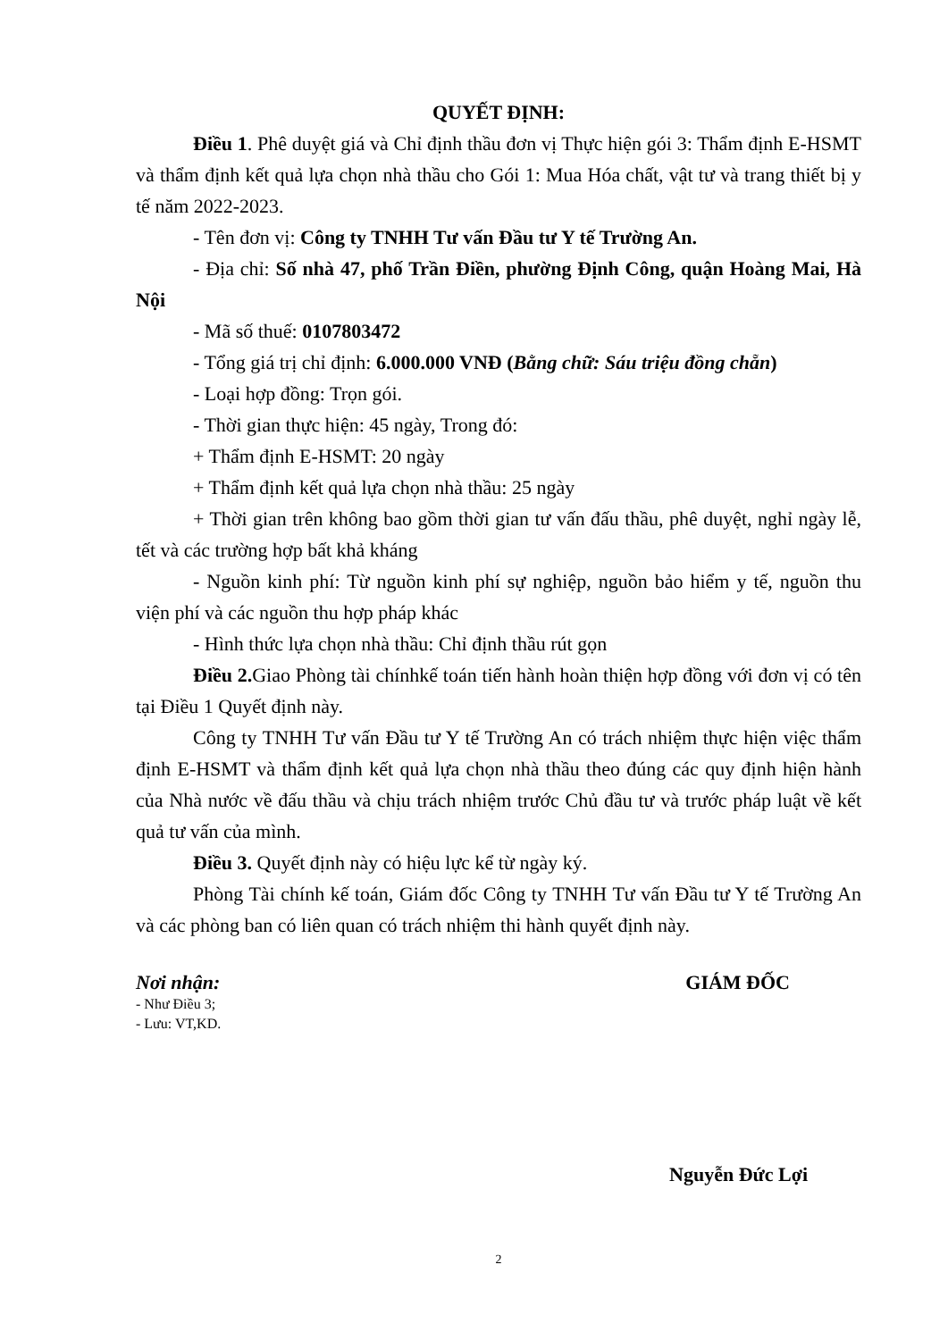QUYẾT ĐỊNH:
Điều 1. Phê duyệt giá và Chỉ định thầu đơn vị Thực hiện gói 3: Thẩm định E-HSMT và thẩm định kết quả lựa chọn nhà thầu cho Gói 1: Mua Hóa chất, vật tư và trang thiết bị y tế năm 2022-2023.
- Tên đơn vị: Công ty TNHH Tư vấn Đầu tư Y tế Trường An.
- Địa chỉ: Số nhà 47, phố Trần Điền, phường Định Công, quận Hoàng Mai, Hà Nội
- Mã số thuế: 0107803472
- Tổng giá trị chỉ định: 6.000.000 VNĐ (Bằng chữ: Sáu triệu đồng chẵn)
- Loại hợp đồng: Trọn gói.
- Thời gian thực hiện: 45 ngày, Trong đó:
+ Thẩm định E-HSMT: 20 ngày
+ Thẩm định kết quả lựa chọn nhà thầu: 25 ngày
+ Thời gian trên không bao gồm thời gian tư vấn đấu thầu, phê duyệt, nghỉ ngày lễ, tết và các trường hợp bất khả kháng
- Nguồn kinh phí: Từ nguồn kinh phí sự nghiệp, nguồn bảo hiểm y tế, nguồn thu viện phí và các nguồn thu hợp pháp khác
- Hình thức lựa chọn nhà thầu: Chỉ định thầu rút gọn
Điều 2. Giao Phòng tài chínhkế toán tiến hành hoàn thiện hợp đồng với đơn vị có tên tại Điều 1 Quyết định này.
Công ty TNHH Tư vấn Đầu tư Y tế Trường An có trách nhiệm thực hiện việc thẩm định E-HSMT và thẩm định kết quả lựa chọn nhà thầu theo đúng các quy định hiện hành của Nhà nước về đấu thầu và chịu trách nhiệm trước Chủ đầu tư và trước pháp luật về kết quả tư vấn của mình.
Điều 3. Quyết định này có hiệu lực kể từ ngày ký.
Phòng Tài chính kế toán, Giám đốc Công ty TNHH Tư vấn Đầu tư Y tế Trường An và các phòng ban có liên quan có trách nhiệm thi hành quyết định này.
Nơi nhận:
- Như Điều 3;
- Lưu: VT,KD.
GIÁM ĐỐC
Nguyễn Đức Lợi
2